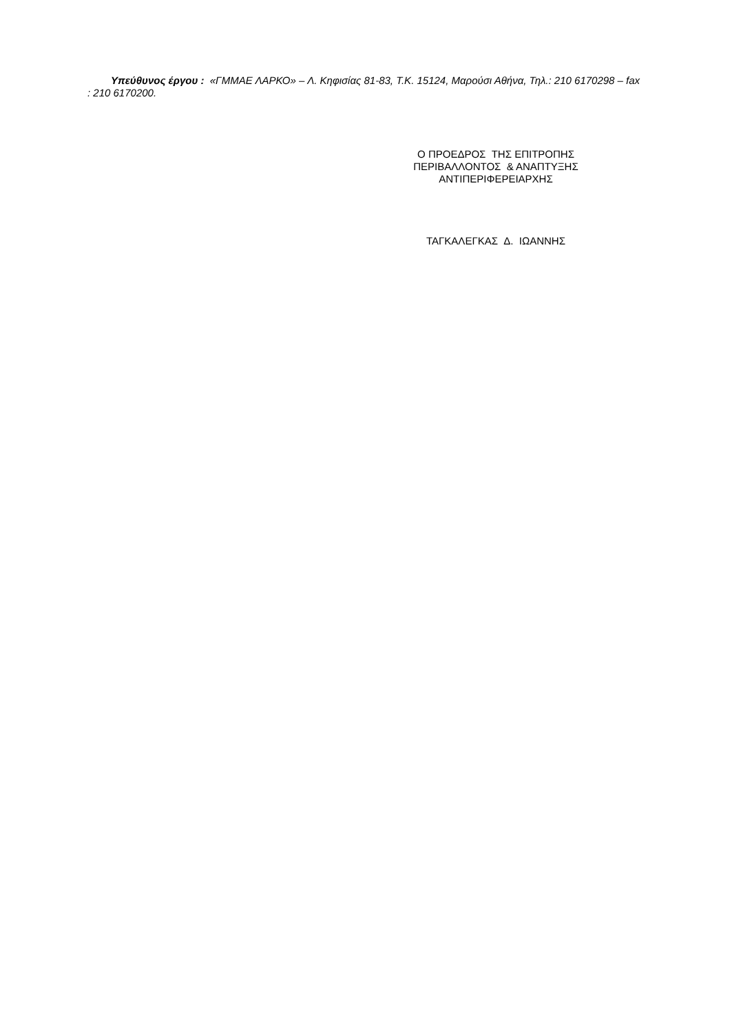Υπεύθυνος έργου : «ΓΜΜΑΕ ΛΑΡΚΟ» – Λ. Κηφισίας 81-83, Τ.Κ. 15124, Μαρούσι Αθήνα, Τηλ.: 210 6170298 – fax : 210 6170200.
Ο ΠΡΟΕΔΡΟΣ ΤΗΣ ΕΠΙΤΡΟΠΗΣ
ΠΕΡΙΒΑΛΛΟΝΤΟΣ & ΑΝΑΠΤΥΞΗΣ
ΑΝΤΙΠΕΡΙΦΕΡΕΙΑΡΧΗΣ
ΤΑΓΚΑΛΕΓΚΑΣ Δ. ΙΩΑΝΝΗΣ